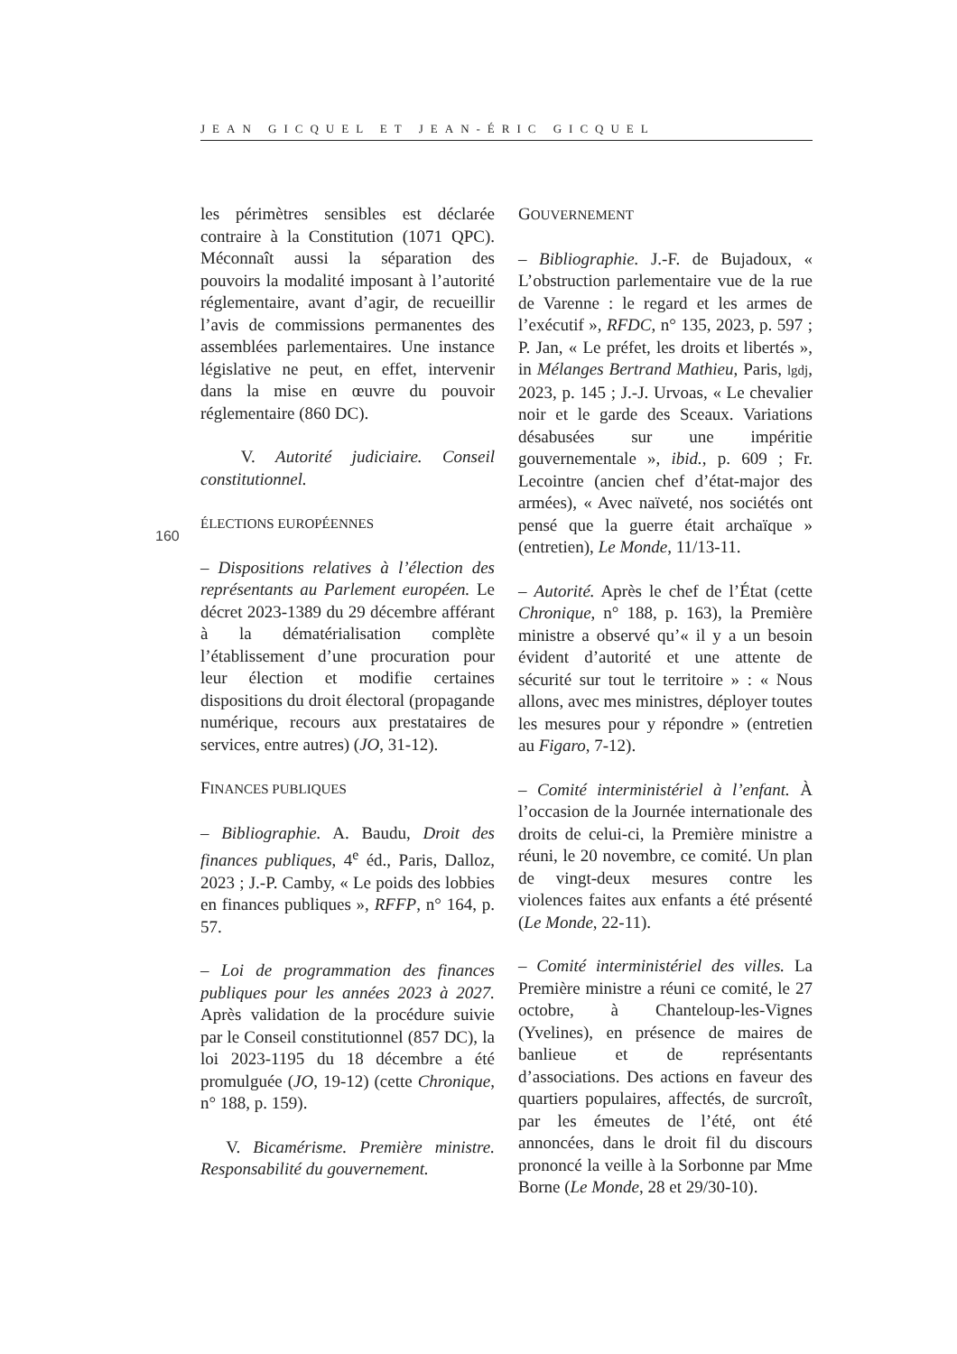JEAN GICQUEL ET JEAN-ÉRIC GICQUEL
160
les périmètres sensibles est déclarée contraire à la Constitution (1071 QPC). Méconnaît aussi la séparation des pouvoirs la modalité imposant à l’autorité réglementaire, avant d’agir, de recueillir l’avis de commissions permanentes des assemblées parlementaires. Une instance législative ne peut, en effet, intervenir dans la mise en œuvre du pouvoir réglementaire (860 DC).
V. Autorité judiciaire. Conseil constitutionnel.
ÉLECTIONS EUROPÉENNES
– Dispositions relatives à l’élection des représentants au Parlement européen. Le décret 2023-1389 du 29 décembre afférant à la dématérialisation complète l’établissement d’une procuration pour leur élection et modifie certaines dispositions du droit électoral (propagande numérique, recours aux prestataires de services, entre autres) (JO, 31-12).
FINANCES PUBLIQUES
– Bibliographie. A. Baudu, Droit des finances publiques, 4<sup>e</sup> éd., Paris, Dalloz, 2023 ; J.-P. Camby, « Le poids des lobbies en finances publiques », RFFP, n° 164, p. 57.
– Loi de programmation des finances publiques pour les années 2023 à 2027. Après validation de la procédure suivie par le Conseil constitutionnel (857 DC), la loi 2023-1195 du 18 décembre a été promulguée (JO, 19-12) (cette Chronique, n° 188, p. 159).
V. Bicamérisme. Première ministre. Responsabilité du gouvernement.
GOUVERNEMENT
– Bibliographie. J.-F. de Bujadoux, « L’obstruction parlementaire vue de la rue de Varenne : le regard et les armes de l’exécutif », RFDC, n° 135, 2023, p. 597 ; P. Jan, « Le préfet, les droits et libertés », in Mélanges Bertrand Mathieu, Paris, lgdj, 2023, p. 145 ; J.-J. Urvoas, « Le chevalier noir et le garde des Sceaux. Variations désabusées sur une impéritie gouvernementale », ibid., p. 609 ; Fr. Lecointre (ancien chef d’état-major des armées), « Avec naïveté, nos sociétés ont pensé que la guerre était archaïque » (entretien), Le Monde, 11/13-11.
– Autorité. Après le chef de l’État (cette Chronique, n° 188, p. 163), la Première ministre a observé qu’« il y a un besoin évident d’autorité et une attente de sécurité sur tout le territoire » : « Nous allons, avec mes ministres, déployer toutes les mesures pour y répondre » (entretien au Figaro, 7-12).
– Comité interministériel à l’enfant. À l’occasion de la Journée internationale des droits de celui-ci, la Première ministre a réuni, le 20 novembre, ce comité. Un plan de vingt-deux mesures contre les violences faites aux enfants a été présenté (Le Monde, 22-11).
– Comité interministériel des villes. La Première ministre a réuni ce comité, le 27 octobre, à Chanteloup-les-Vignes (Yvelines), en présence de maires de banlieue et de représentants d’associations. Des actions en faveur des quartiers populaires, affectés, de surcroît, par les émeutes de l’été, ont été annoncées, dans le droit fil du discours prononcé la veille à la Sorbonne par Mme Borne (Le Monde, 28 et 29/30-10).